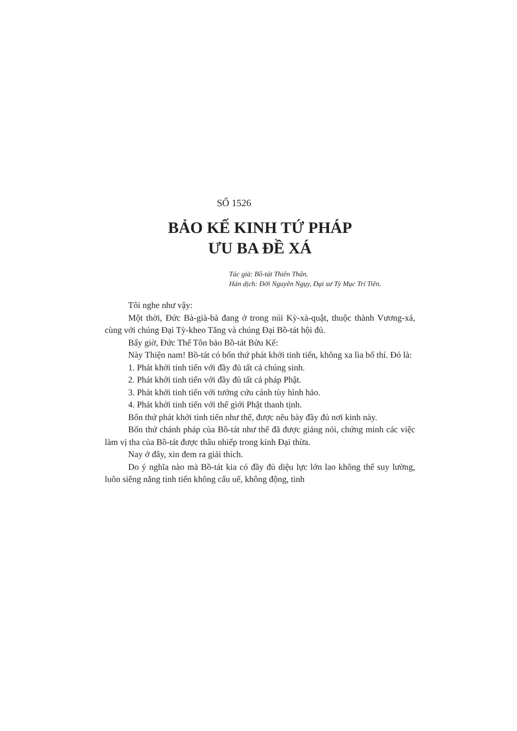SỐ 1526
BẢO KẾ KINH TỨ PHÁP
ƯU BA ĐỀ XÁ
Tác giả: Bồ-tát Thiên Thân.
Hán dịch: Đời Nguyên Ngụy, Đại sư Tỳ Mục Trí Tiên.
Tôi nghe như vậy:
Một thời, Đức Bà-già-bà đang ở trong núi Kỳ-xà-quật, thuộc thành Vương-xá, cùng với chúng Đại Tỳ-kheo Tăng và chúng Đại Bồ-tát hội đủ.
Bấy giờ, Đức Thế Tôn bảo Bồ-tát Bửu Kế:
Này Thiện nam! Bồ-tát có bốn thứ phát khởi tinh tiến, không xa lìa bố thí. Đó là:
1. Phát khởi tinh tiến với đầy đủ tất cả chúng sinh.
2. Phát khởi tinh tiến với đầy đủ tất cả pháp Phật.
3. Phát khởi tinh tiến với tướng cứu cánh tùy hình hảo.
4. Phát khởi tinh tiến với thế giới Phật thanh tịnh.
Bốn thứ phát khởi tinh tiến như thế, được nêu bày đầy đủ nơi kinh này.
Bốn thứ chánh pháp của Bồ-tát như thế đã được giảng nói, chứng minh các việc làm vị tha của Bồ-tát được thâu nhiếp trong kinh Đại thừa.
Nay ở đây, xin đem ra giải thích.
Do ý nghĩa nào mà Bồ-tát kia có đầy đủ diệu lực lớn lao không thể suy lường, luôn siêng năng tinh tiến không cấu uế, không động, tinh